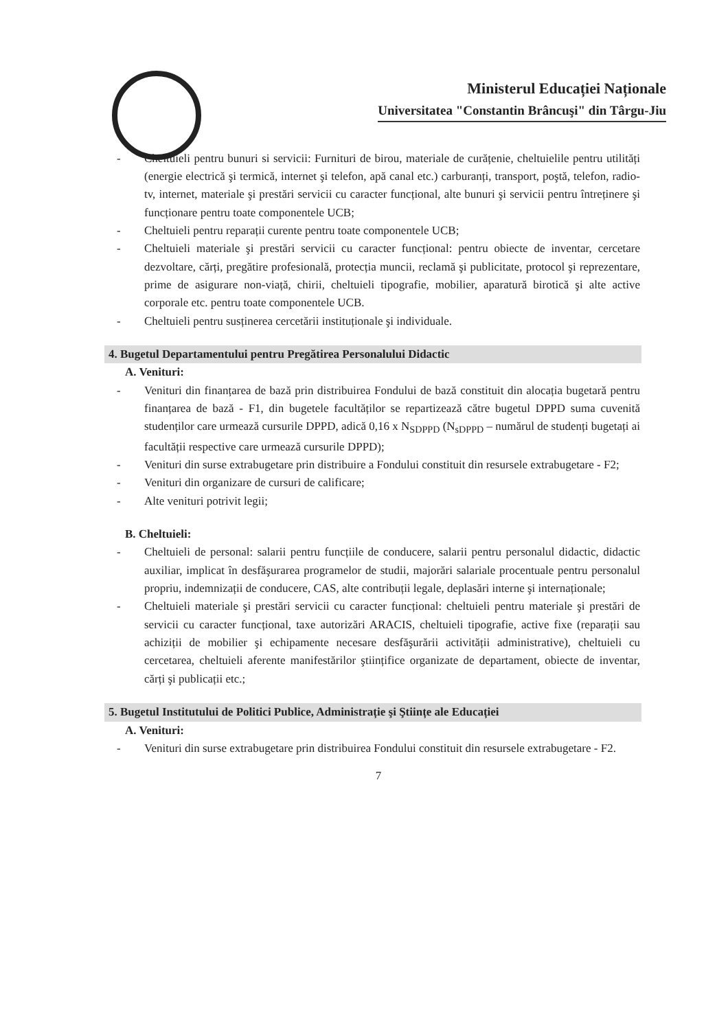Ministerul Educației Naționale
Universitatea "Constantin Brâncuşi" din Târgu-Jiu
- Cheltuieli pentru bunuri si servicii: Furnituri de birou, materiale de curățenie, cheltuielile pentru utilități (energie electrică şi termică, internet şi telefon, apă canal etc.) carburanți, transport, poştă, telefon, radio-tv, internet, materiale şi prestări servicii cu caracter funcțional, alte bunuri şi servicii pentru întreținere şi funcționare pentru toate componentele UCB;
- Cheltuieli pentru reparații curente pentru toate componentele UCB;
- Cheltuieli materiale şi prestări servicii cu caracter funcțional: pentru obiecte de inventar, cercetare dezvoltare, cărți, pregătire profesională, protecția muncii, reclamă şi publicitate, protocol şi reprezentare, prime de asigurare non-viață, chirii, cheltuieli tipografie, mobilier, aparatură birotică şi alte active corporale etc. pentru toate componentele UCB.
- Cheltuieli pentru susținerea cercetării instituționale şi individuale.
4. Bugetul Departamentului pentru Pregătirea Personalului Didactic
A. Venituri:
- Venituri din finanțarea de bază prin distribuirea Fondului de bază constituit din alocația bugetară pentru finanțarea de bază - F1, din bugetele facultăților se repartizează către bugetul DPPD suma cuvenită studenților care urmează cursurile DPPD, adică 0,16 x N<sub>SDPPD</sub> (N<sub>sDPPD</sub> – numărul de studenți bugetați ai facultății respective care urmează cursurile DPPD);
- Venituri din surse extrabugetare prin distribuire a Fondului constituit din resursele extrabugetare - F2;
- Venituri din organizare de cursuri de calificare;
- Alte venituri potrivit legii;
B. Cheltuieli:
- Cheltuieli de personal: salarii pentru funcțiile de conducere, salarii pentru personalul didactic, didactic auxiliar, implicat în desfăşurarea programelor de studii, majorări salariale procentuale pentru personalul propriu, indemnizații de conducere, CAS, alte contribuții legale, deplasări interne şi internaționale;
- Cheltuieli materiale şi prestări servicii cu caracter funcțional: cheltuieli pentru materiale şi prestări de servicii cu caracter funcțional, taxe autorizări ARACIS, cheltuieli tipografie, active fixe (reparații sau achiziții de mobilier şi echipamente necesare desfăşurării activității administrative), cheltuieli cu cercetarea, cheltuieli aferente manifestărilor ştiințifice organizate de departament, obiecte de inventar, cărți şi publicații etc.;
5. Bugetul Institutului de Politici Publice, Administrație şi Ştiințe ale Educației
A. Venituri:
- Venituri din surse extrabugetare prin distribuirea Fondului constituit din resursele extrabugetare - F2.
7